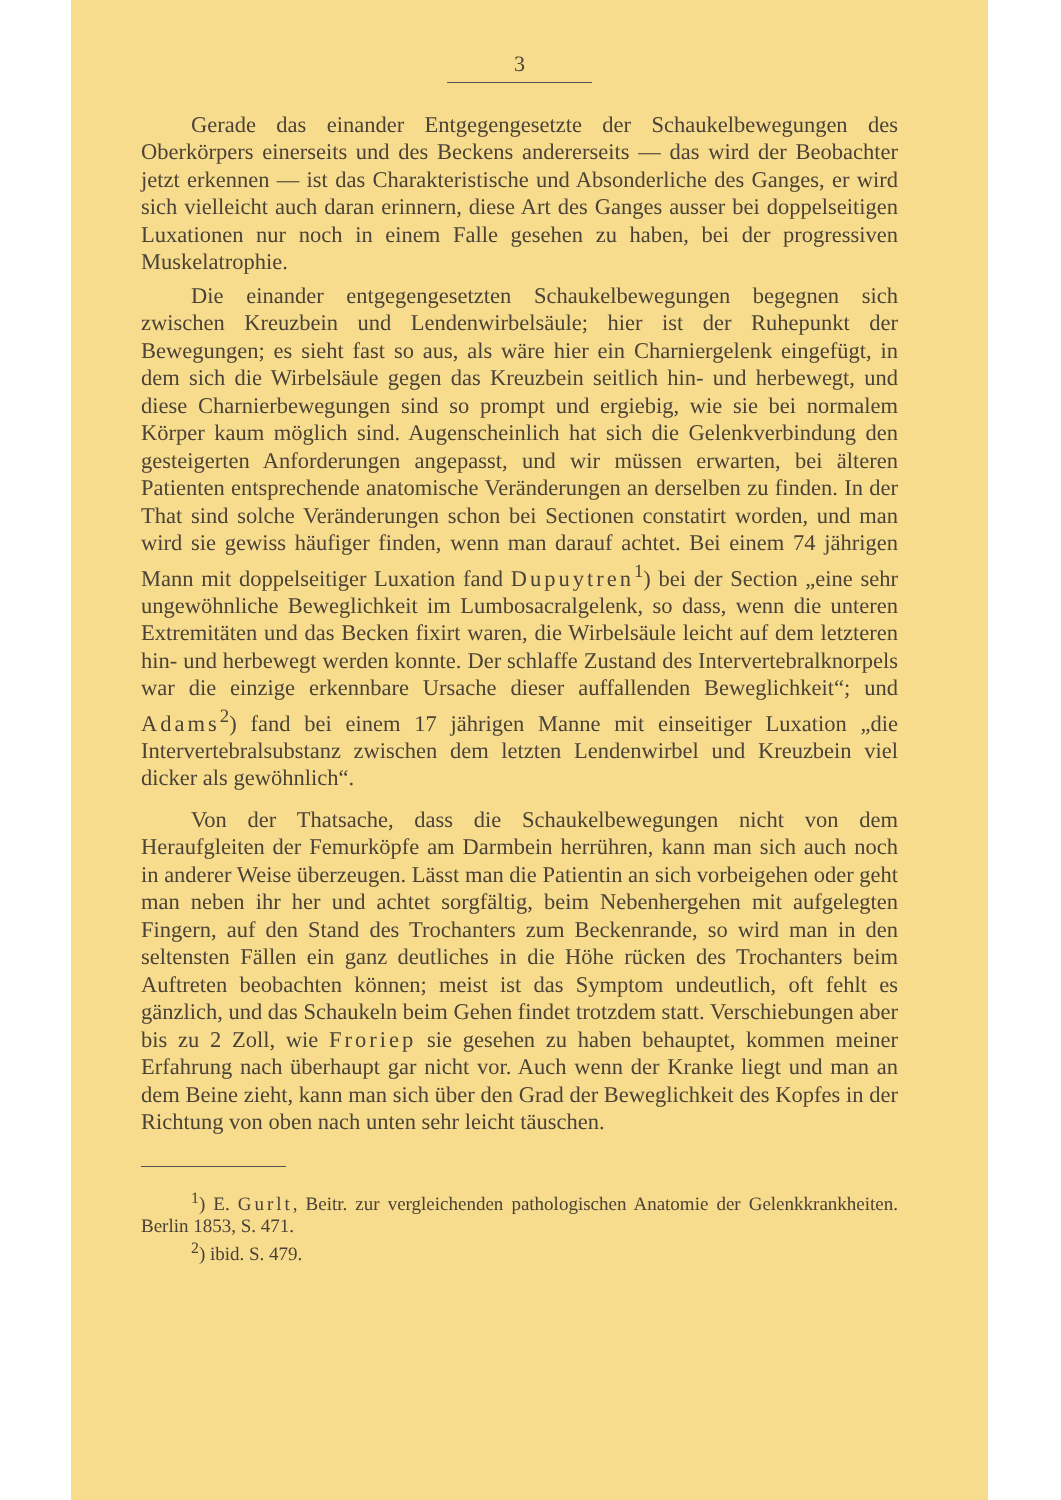3
Gerade das einander Entgegengesetzte der Schaukelbewegungen des Oberkörpers einerseits und des Beckens andererseits — das wird der Beobachter jetzt erkennen — ist das Charakteristische und Absonderliche des Ganges, er wird sich vielleicht auch daran erinnern, diese Art des Ganges ausser bei doppelseitigen Luxationen nur noch in einem Falle gesehen zu haben, bei der progressiven Muskelatrophie.
Die einander entgegengesetzten Schaukelbewegungen begegnen sich zwischen Kreuzbein und Lendenwirbelsäule; hier ist der Ruhepunkt der Bewegungen; es sieht fast so aus, als wäre hier ein Charniergelenk eingefügt, in dem sich die Wirbelsäule gegen das Kreuzbein seitlich hin- und herbewegt, und diese Charnierbewegungen sind so prompt und ergiebig, wie sie bei normalem Körper kaum möglich sind. Augenscheinlich hat sich die Gelenkverbindung den gesteigerten Anforderungen angepasst, und wir müssen erwarten, bei älteren Patienten entsprechende anatomische Veränderungen an derselben zu finden. In der That sind solche Veränderungen schon bei Sectionen constatirt worden, und man wird sie gewiss häufiger finden, wenn man darauf achtet. Bei einem 74 jährigen Mann mit doppelseitiger Luxation fand Dupuytren<sup>1</sup>) bei der Section „eine sehr ungewöhnliche Beweglichkeit im Lumbosacralgelenk, so dass, wenn die unteren Extremitäten und das Becken fixirt waren, die Wirbelsäule leicht auf dem letzteren hin- und herbewegt werden konnte. Der schlaffe Zustand des Intervertebralknorpels war die einzige erkennbare Ursache dieser auffallenden Beweglichkeit“; und Adams<sup>2</sup>) fand bei einem 17 jährigen Manne mit einseitiger Luxation „die Intervertebralsubstanz zwischen dem letzten Lendenwirbel und Kreuzbein viel dicker als gewöhnlich“.
Von der Thatsache, dass die Schaukelbewegungen nicht von dem Heraufgleiten der Femurköpfe am Darmbein herrühren, kann man sich auch noch in anderer Weise überzeugen. Lässt man die Patientin an sich vorbeigehen oder geht man neben ihr her und achtet sorgfältig, beim Nebenhergehen mit aufgelegten Fingern, auf den Stand des Trochanters zum Beckenrande, so wird man in den seltensten Fällen ein ganz deutliches in die Höhe rücken des Trochanters beim Auftreten beobachten können; meist ist das Symptom undeutlich, oft fehlt es gänzlich, und das Schaukeln beim Gehen findet trotzdem statt. Verschiebungen aber bis zu 2 Zoll, wie Froriep sie gesehen zu haben behauptet, kommen meiner Erfahrung nach überhaupt gar nicht vor. Auch wenn der Kranke liegt und man an dem Beine zieht, kann man sich über den Grad der Beweglichkeit des Kopfes in der Richtung von oben nach unten sehr leicht täuschen.
<sup>1</sup>) E. Gurlt, Beitr. zur vergleichenden pathologischen Anatomie der Gelenkkrankheiten. Berlin 1853, S. 471.
<sup>2</sup>) ibid. S. 479.